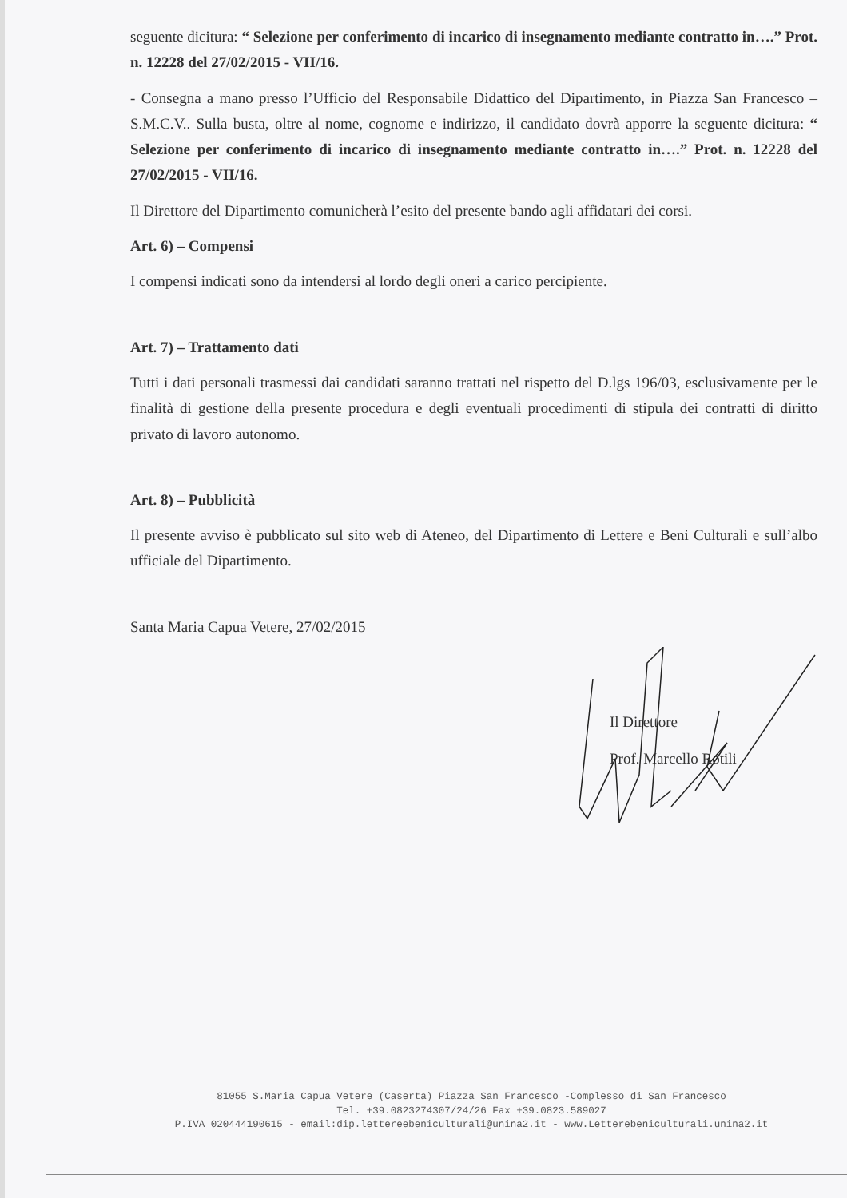seguente dicitura: “ Selezione per conferimento di incarico di insegnamento mediante contratto in….” Prot. n. 12228 del 27/02/2015 - VII/16.
- Consegna a mano presso l’Ufficio del Responsabile Didattico del Dipartimento, in Piazza San Francesco –S.M.C.V.. Sulla busta, oltre al nome, cognome e indirizzo, il candidato dovrà apporre la seguente dicitura: “ Selezione per conferimento di incarico di insegnamento mediante contratto in….” Prot. n. 12228 del 27/02/2015 - VII/16.
Il Direttore del Dipartimento comunicherà l’esito del presente bando agli affidatari dei corsi.
Art. 6) – Compensi
I compensi indicati sono da intendersi al lordo degli oneri a carico percipiente.
Art. 7) – Trattamento dati
Tutti i dati personali trasmessi dai candidati saranno trattati nel rispetto del D.lgs 196/03, esclusivamente per le finalità di gestione della presente procedura e degli eventuali procedimenti di stipula dei contratti di diritto privato di lavoro autonomo.
Art. 8) – Pubblicità
Il presente avviso è pubblicato sul sito web di Ateneo, del Dipartimento di Lettere e Beni Culturali e sull’albo ufficiale del Dipartimento.
Santa Maria Capua Vetere, 27/02/2015
Il Direttore
Prof. Marcello Rotili
81055 S.Maria Capua Vetere (Caserta) Piazza San Francesco -Complesso di San Francesco
Tel. +39.0823274307/24/26 Fax +39.0823.589027
P.IVA 020444190615 - email:dip.lettereebeniculturali@unina2.it - www.Letterebeniculturali.unina2.it